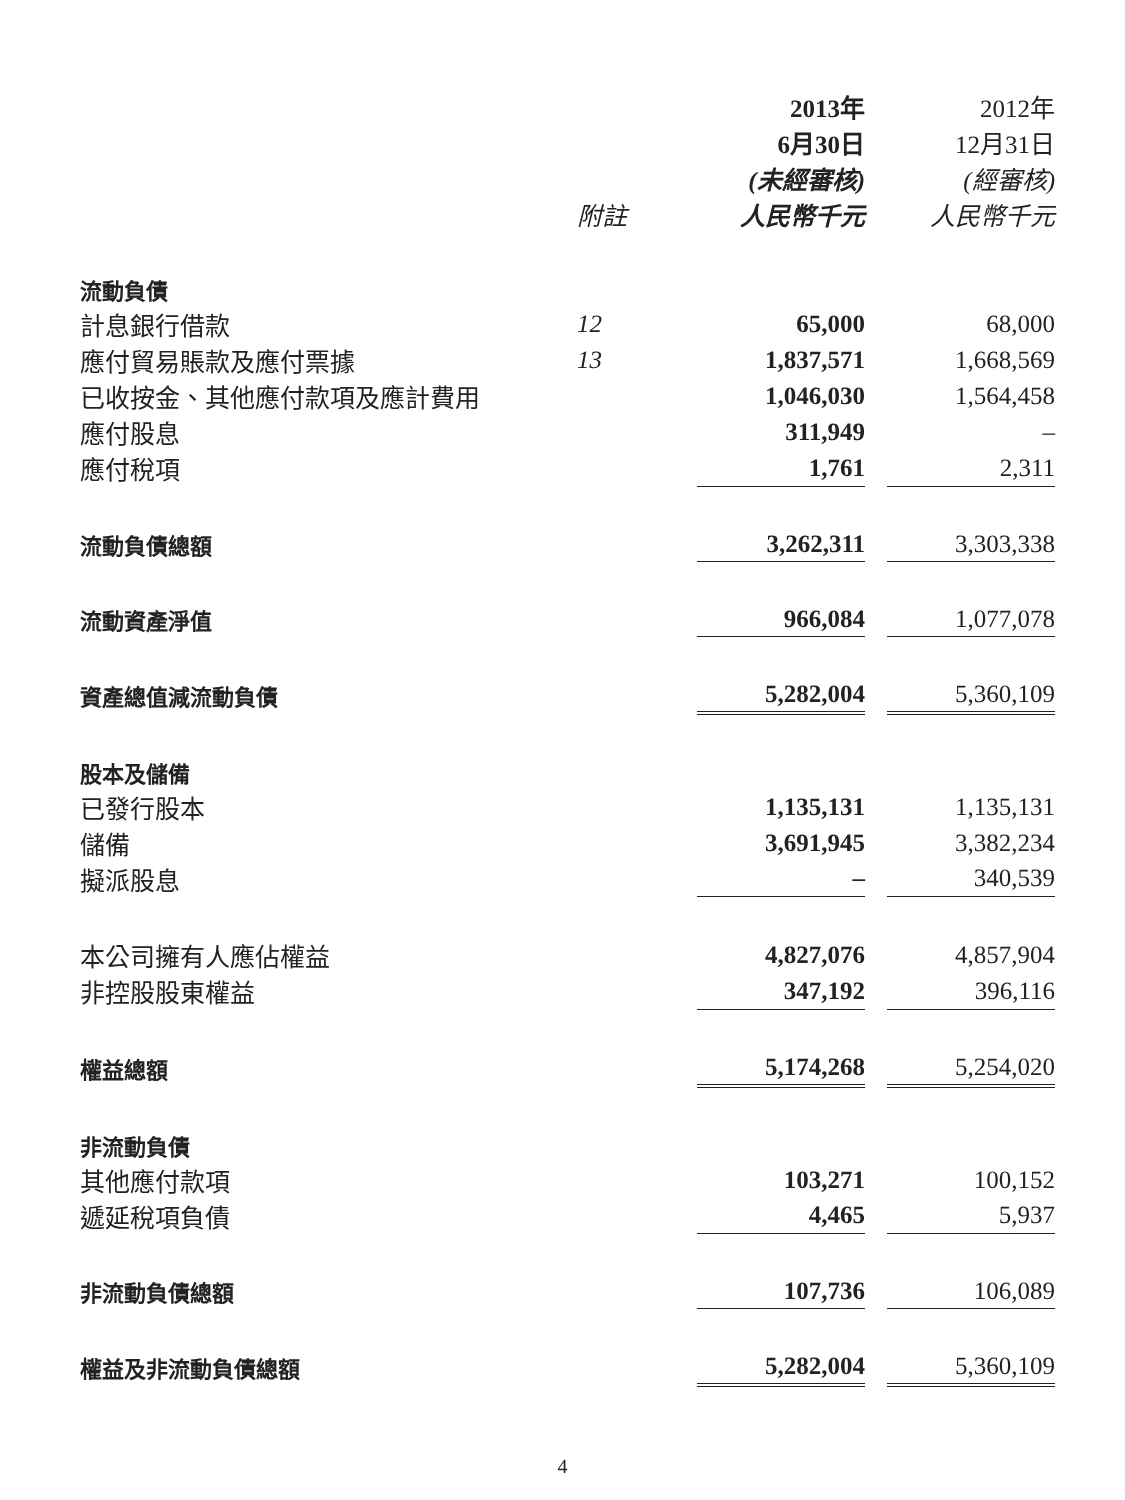| | | 2013年 6月30日 (未經審核) | | 2012年 12月31日 (經審核) |
| --- | --- | --- | --- | --- |
| | 附註 | 人民幣千元 | | 人民幣千元 |
| 流動負債 | | | | |
| 計息銀行借款 | 12 | 65,000 | | 68,000 |
| 應付貿易賬款及應付票據 | 13 | 1,837,571 | | 1,668,569 |
| 已收按金、其他應付款項及應計費用 | | 1,046,030 | | 1,564,458 |
| 應付股息 | | 311,949 | | – |
| 應付稅項 | | 1,761 | | 2,311 |
| 流動負債總額 | | 3,262,311 | | 3,303,338 |
| 流動資產淨值 | | 966,084 | | 1,077,078 |
| 資產總值減流動負債 | | 5,282,004 | | 5,360,109 |
| 股本及儲備 | | | | |
| 已發行股本 | | 1,135,131 | | 1,135,131 |
| 儲備 | | 3,691,945 | | 3,382,234 |
| 擬派股息 | | – | | 340,539 |
| 本公司擁有人應佔權益 | | 4,827,076 | | 4,857,904 |
| 非控股股東權益 | | 347,192 | | 396,116 |
| 權益總額 | | 5,174,268 | | 5,254,020 |
| 非流動負債 | | | | |
| 其他應付款項 | | 103,271 | | 100,152 |
| 遞延稅項負債 | | 4,465 | | 5,937 |
| 非流動負債總額 | | 107,736 | | 106,089 |
| 權益及非流動負債總額 | | 5,282,004 | | 5,360,109 |
4